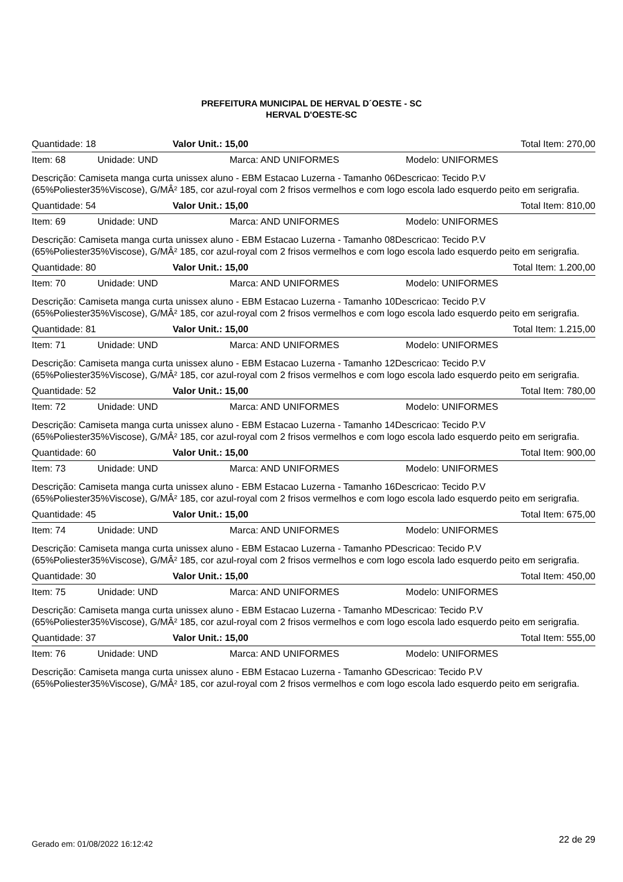PREFEITURA MUNICIPAL DE HERVAL D´OESTE - SC
HERVAL D'OESTE-SC
Quantidade: 18 Valor Unit.: 15,00 Total Item: 270,00
Item: 68 Unidade: UND Marca: AND UNIFORMES Modelo: UNIFORMES
Descrição: Camiseta manga curta unissex aluno - EBM Estacao Luzerna - Tamanho 06Descricao: Tecido P.V (65%Poliester35%Viscose), G/MÂ² 185, cor azul-royal com 2 frisos vermelhos e com logo escola lado esquerdo peito em serigrafia.
Quantidade: 54 Valor Unit.: 15,00 Total Item: 810,00
Item: 69 Unidade: UND Marca: AND UNIFORMES Modelo: UNIFORMES
Descrição: Camiseta manga curta unissex aluno - EBM Estacao Luzerna - Tamanho 08Descricao: Tecido P.V (65%Poliester35%Viscose), G/MÂ² 185, cor azul-royal com 2 frisos vermelhos e com logo escola lado esquerdo peito em serigrafia.
Quantidade: 80 Valor Unit.: 15,00 Total Item: 1.200,00
Item: 70 Unidade: UND Marca: AND UNIFORMES Modelo: UNIFORMES
Descrição: Camiseta manga curta unissex aluno - EBM Estacao Luzerna - Tamanho 10Descricao: Tecido P.V (65%Poliester35%Viscose), G/MÂ² 185, cor azul-royal com 2 frisos vermelhos e com logo escola lado esquerdo peito em serigrafia.
Quantidade: 81 Valor Unit.: 15,00 Total Item: 1.215,00
Item: 71 Unidade: UND Marca: AND UNIFORMES Modelo: UNIFORMES
Descrição: Camiseta manga curta unissex aluno - EBM Estacao Luzerna - Tamanho 12Descricao: Tecido P.V (65%Poliester35%Viscose), G/MÂ² 185, cor azul-royal com 2 frisos vermelhos e com logo escola lado esquerdo peito em serigrafia.
Quantidade: 52 Valor Unit.: 15,00 Total Item: 780,00
Item: 72 Unidade: UND Marca: AND UNIFORMES Modelo: UNIFORMES
Descrição: Camiseta manga curta unissex aluno - EBM Estacao Luzerna - Tamanho 14Descricao: Tecido P.V (65%Poliester35%Viscose), G/MÂ² 185, cor azul-royal com 2 frisos vermelhos e com logo escola lado esquerdo peito em serigrafia.
Quantidade: 60 Valor Unit.: 15,00 Total Item: 900,00
Item: 73 Unidade: UND Marca: AND UNIFORMES Modelo: UNIFORMES
Descrição: Camiseta manga curta unissex aluno - EBM Estacao Luzerna - Tamanho 16Descricao: Tecido P.V (65%Poliester35%Viscose), G/MÂ² 185, cor azul-royal com 2 frisos vermelhos e com logo escola lado esquerdo peito em serigrafia.
Quantidade: 45 Valor Unit.: 15,00 Total Item: 675,00
Item: 74 Unidade: UND Marca: AND UNIFORMES Modelo: UNIFORMES
Descrição: Camiseta manga curta unissex aluno - EBM Estacao Luzerna - Tamanho PDescricao: Tecido P.V (65%Poliester35%Viscose), G/MÂ² 185, cor azul-royal com 2 frisos vermelhos e com logo escola lado esquerdo peito em serigrafia.
Quantidade: 30 Valor Unit.: 15,00 Total Item: 450,00
Item: 75 Unidade: UND Marca: AND UNIFORMES Modelo: UNIFORMES
Descrição: Camiseta manga curta unissex aluno - EBM Estacao Luzerna - Tamanho MDescricao: Tecido P.V (65%Poliester35%Viscose), G/MÂ² 185, cor azul-royal com 2 frisos vermelhos e com logo escola lado esquerdo peito em serigrafia.
Quantidade: 37 Valor Unit.: 15,00 Total Item: 555,00
Item: 76 Unidade: UND Marca: AND UNIFORMES Modelo: UNIFORMES
Descrição: Camiseta manga curta unissex aluno - EBM Estacao Luzerna - Tamanho GDescricao: Tecido P.V (65%Poliester35%Viscose), G/MÂ² 185, cor azul-royal com 2 frisos vermelhos e com logo escola lado esquerdo peito em serigrafia.
Gerado em: 01/08/2022 16:12:42 22 de 29